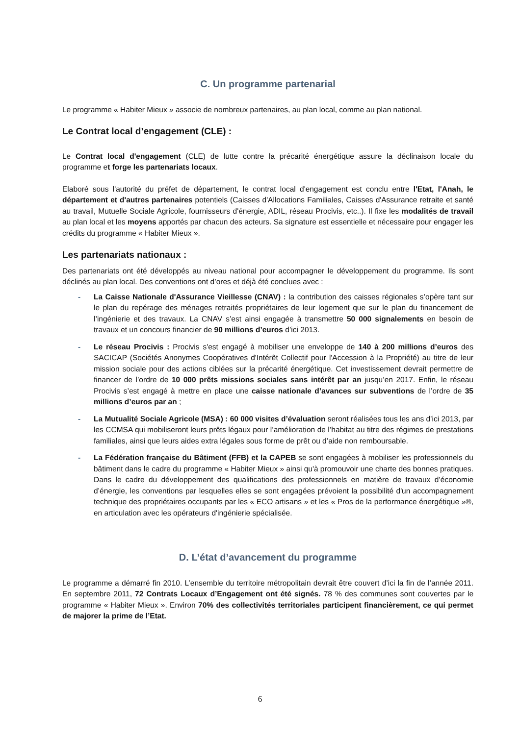C. Un programme partenarial
Le programme « Habiter Mieux » associe de nombreux partenaires, au plan local, comme au plan national.
Le Contrat local d’engagement (CLE) :
Le Contrat local d'engagement (CLE) de lutte contre la précarité énergétique assure la déclinaison locale du programme et forge les partenariats locaux.
Elaboré sous l'autorité du préfet de département, le contrat local d'engagement est conclu entre l'Etat, l'Anah, le département et d'autres partenaires potentiels (Caisses d'Allocations Familiales, Caisses d'Assurance retraite et santé au travail, Mutuelle Sociale Agricole, fournisseurs d'énergie, ADIL, réseau Procivis, etc..). Il fixe les modalités de travail au plan local et les moyens apportés par chacun des acteurs. Sa signature est essentielle et nécessaire pour engager les crédits du programme « Habiter Mieux ».
Les partenariats nationaux :
Des partenariats ont été développés au niveau national pour accompagner le développement du programme. Ils sont déclinés au plan local. Des conventions ont d’ores et déjà été conclues avec :
- La Caisse Nationale d'Assurance Vieillesse (CNAV) : la contribution des caisses régionales s’opère tant sur le plan du repérage des ménages retraités propriétaires de leur logement que sur le plan du financement de l’ingénierie et des travaux. La CNAV s’est ainsi engagée à transmettre 50 000 signalements en besoin de travaux et un concours financier de 90 millions d’euros d’ici 2013.
- Le réseau Procivis : Procivis s'est engagé à mobiliser une enveloppe de 140 à 200 millions d’euros des SACICAP (Sociétés Anonymes Coopératives d'Intérêt Collectif pour l'Accession à la Propriété) au titre de leur mission sociale pour des actions ciblées sur la précarité énergétique. Cet investissement devrait permettre de financer de l’ordre de 10 000 prêts missions sociales sans intérêt par an jusqu’en 2017. Enfin, le réseau Procivis s’est engagé à mettre en place une caisse nationale d’avances sur subventions de l’ordre de 35 millions d’euros par an ;
- La Mutualité Sociale Agricole (MSA) : 60 000 visites d’évaluation seront réalisées tous les ans d’ici 2013, par les CCMSA qui mobiliseront leurs prêts légaux pour l’amélioration de l’habitat au titre des régimes de prestations familiales, ainsi que leurs aides extra légales sous forme de prêt ou d’aide non remboursable.
- La Fédération française du Bâtiment (FFB) et la CAPEB se sont engagées à mobiliser les professionnels du bâtiment dans le cadre du programme « Habiter Mieux » ainsi qu'à promouvoir une charte des bonnes pratiques. Dans le cadre du développement des qualifications des professionnels en matière de travaux d’économie d’énergie, les conventions par lesquelles elles se sont engagées prévoient la possibilité d'un accompagnement technique des propriétaires occupants par les « ECO artisans » et les « Pros de la performance énergétique »®, en articulation avec les opérateurs d'ingénierie spécialisée.
D. L’état d’avancement du programme
Le programme a démarré fin 2010. L’ensemble du territoire métropolitain devrait être couvert d’ici la fin de l’année 2011. En septembre 2011, 72 Contrats Locaux d’Engagement ont été signés. 78 % des communes sont couvertes par le programme « Habiter Mieux ». Environ 70% des collectivités territoriales participent financièrement, ce qui permet de majorer la prime de l’Etat.
6